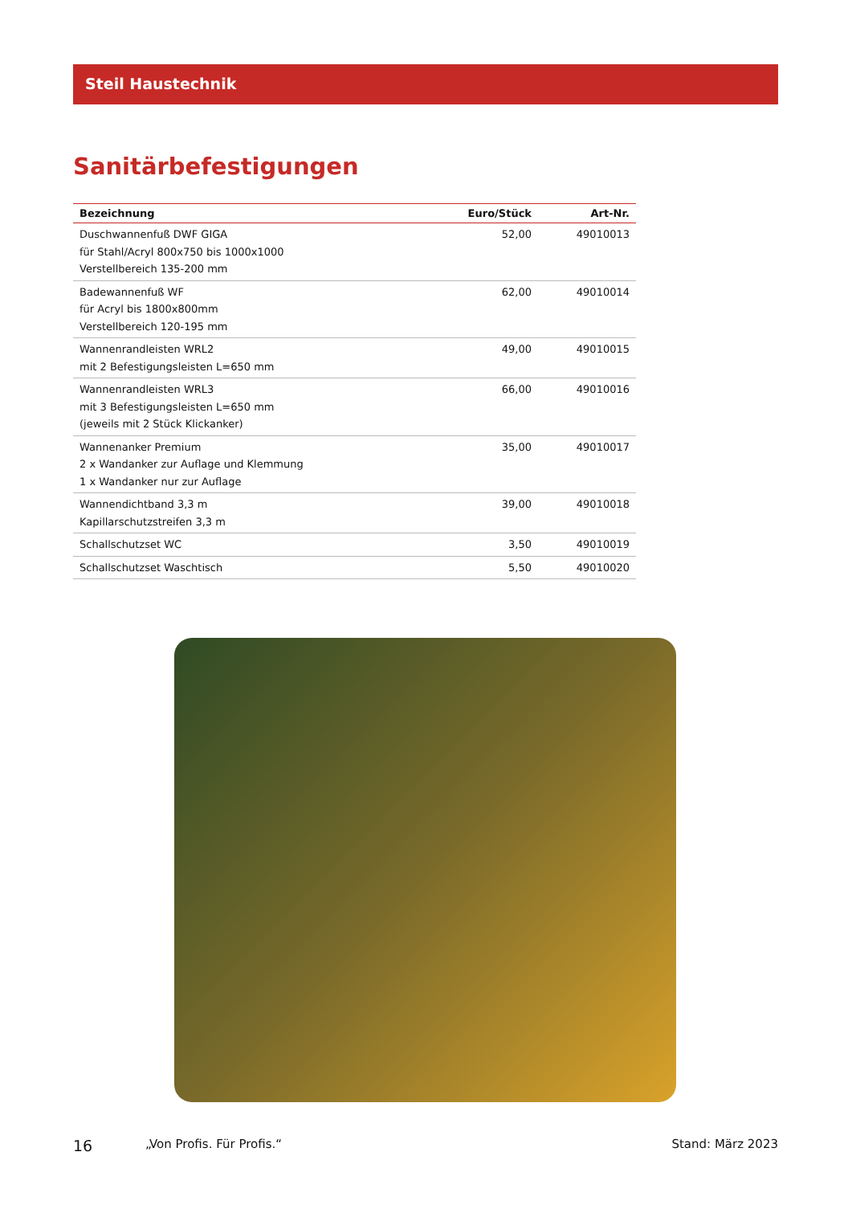Steil Haustechnik
Sanitärbefestigungen
| Bezeichnung | Euro/Stück | Art-Nr. |
| --- | --- | --- |
| Duschwannenfuß DWF GIGA für Stahl/Acryl 800x750 bis 1000x1000 Verstellbereich 135-200 mm | 52,00 | 49010013 |
| Badewannenfuß WF für Acryl bis 1800x800mm Verstellbereich 120-195 mm | 62,00 | 49010014 |
| Wannenrandleisten WRL2 mit 2 Befestigungsleisten L=650 mm | 49,00 | 49010015 |
| Wannenrandleisten WRL3 mit 3 Befestigungsleisten L=650 mm (jeweils mit 2 Stück Klickanker) | 66,00 | 49010016 |
| Wannenanker Premium 2 x Wandanker zur Auflage und Klemmung 1 x Wandanker nur zur Auflage | 35,00 | 49010017 |
| Wannendichtband 3,3 m Kapillarschutzstreifen 3,3 m | 39,00 | 49010018 |
| Schallschutzset WC | 3,50 | 49010019 |
| Schallschutzset Waschtisch | 5,50 | 49010020 |
16 „Von Profis. Für Profis.“Stand: März 2023